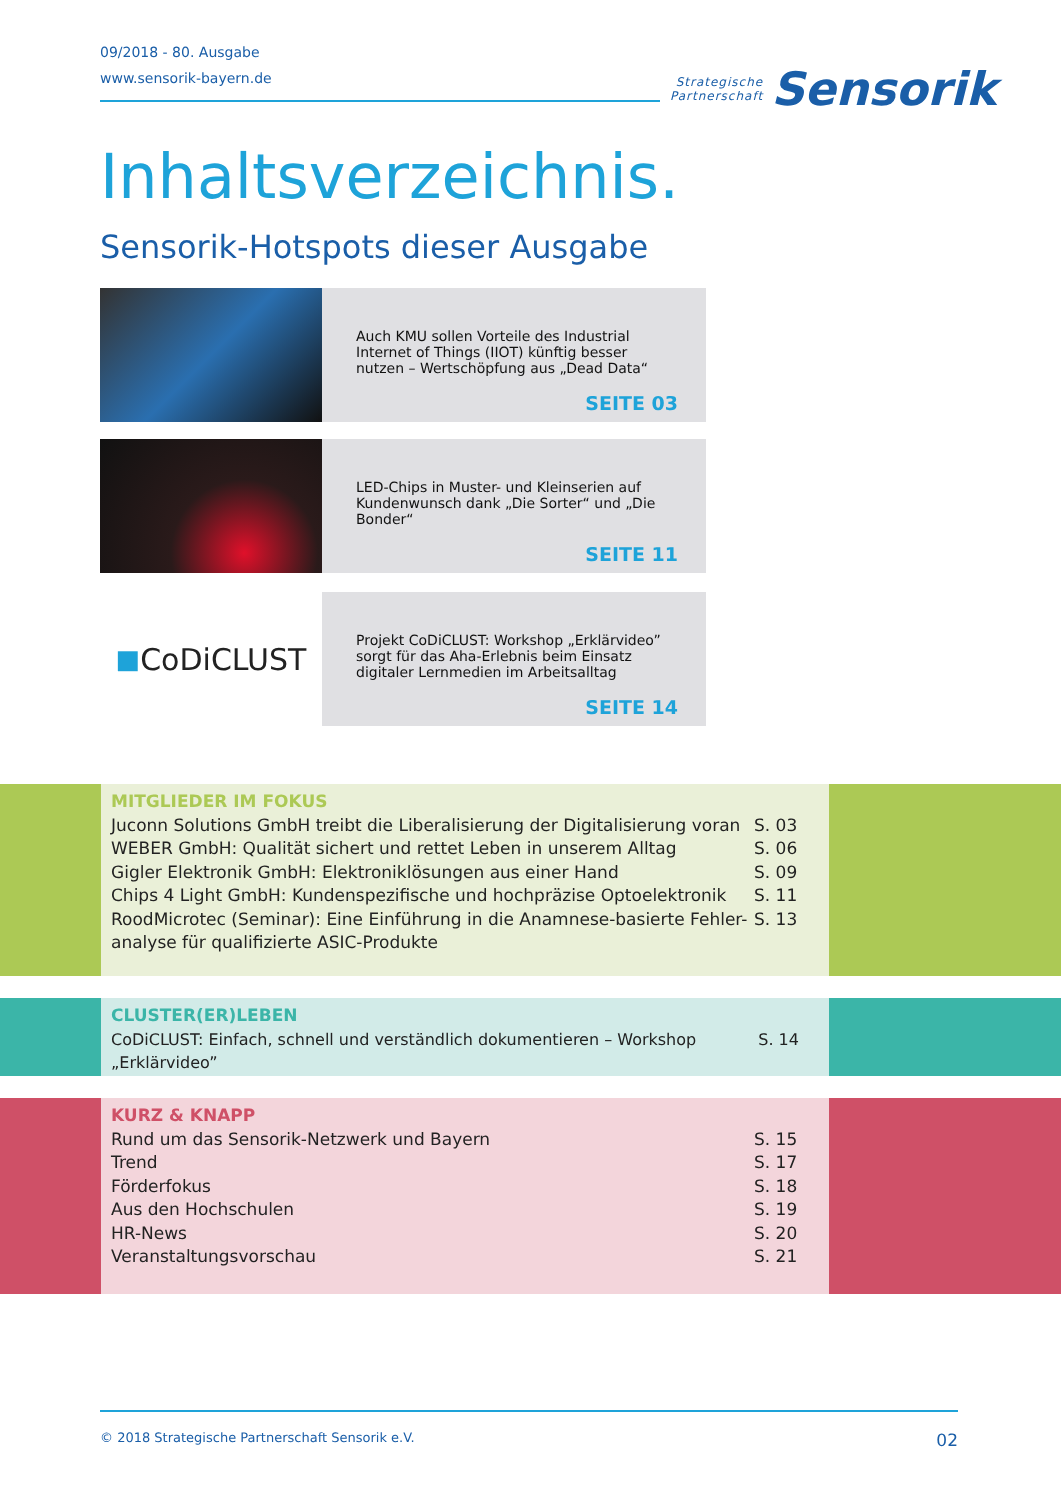09/2018 - 80. Ausgabe
www.sensorik-bayern.de
Strategische
Partnerschaft
Sensorik
Inhaltsverzeichnis.
Sensorik-Hotspots dieser Ausgabe
Auch KMU sollen Vorteile des Industrial Internet of Things (IIOT) künftig besser nutzen – Wertschöpfung aus „Dead Data“
SEITE 03
LED-Chips in Muster- und Kleinserien auf Kundenwunsch dank „Die Sorter“ und „Die Bonder“
SEITE 11
■ CoDiCLUST
Projekt CoDiCLUST: Workshop „Erklärvideo” sorgt für das Aha-Erlebnis beim Einsatz digitaler Lernmedien im Arbeitsalltag
SEITE 14
MITGLIEDER IM FOKUS
Juconn Solutions GmbH treibt die Liberalisierung der Digitalisierung voran S. 03
WEBER GmbH: Qualität sichert und rettet Leben in unserem Alltag S. 06
Gigler Elektronik GmbH: Elektroniklösungen aus einer Hand S. 09
Chips 4 Light GmbH: Kundenspezifische und hochpräzise Optoelektronik S. 11
RoodMicrotec (Seminar): Eine Einführung in die Anamnese-basierte Fehler-
analyse für qualifizierte ASIC-Produkte S. 13
CLUSTER(ER)LEBEN
CoDiCLUST: Einfach, schnell und verständlich dokumentieren – Workshop „Erklärvideo” S. 14
KURZ & KNAPP
Rund um das Sensorik-Netzwerk und Bayern S. 15
Trend S. 17
Förderfokus S. 18
Aus den Hochschulen S. 19
HR-News S. 20
Veranstaltungsvorschau S. 21
© 2018 Strategische Partnerschaft Sensorik e.V. 02